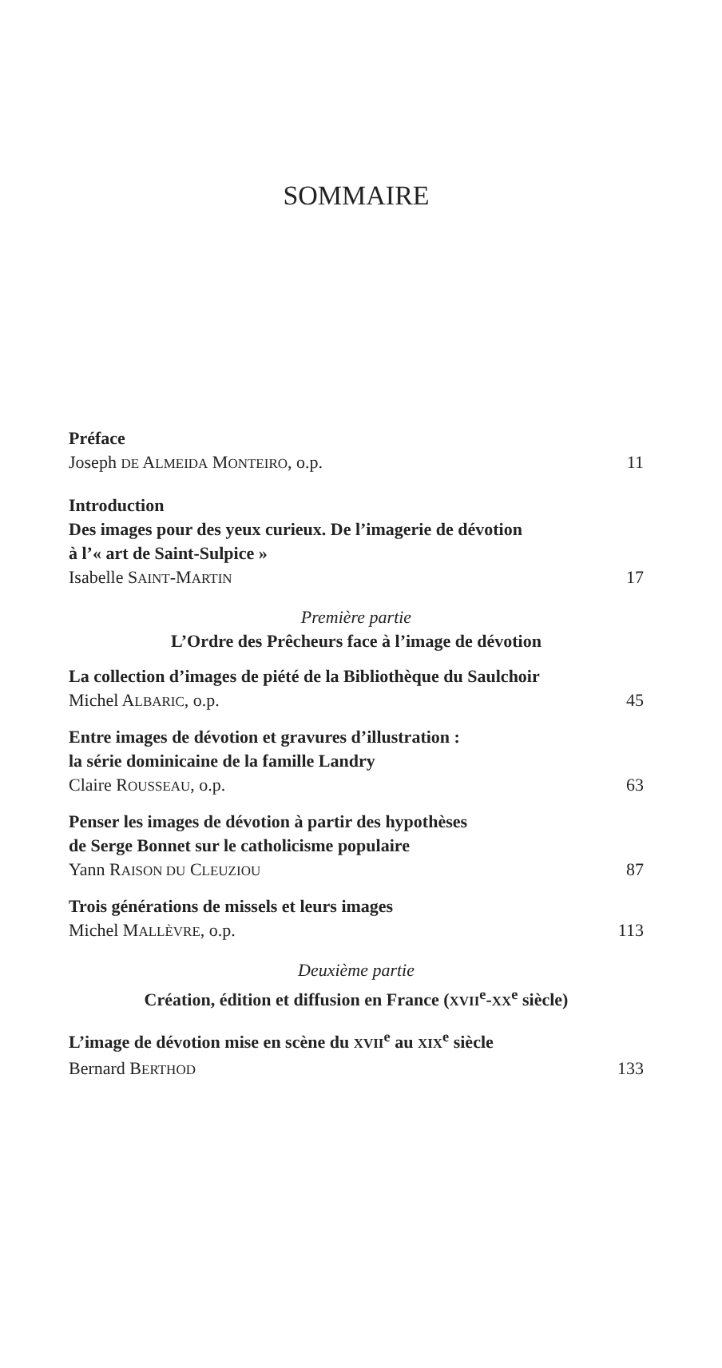SOMMAIRE
Préface
Joseph DE ALMEIDA MONTEIRO, o.p. 11
Introduction
Des images pour des yeux curieux. De l’imagerie de dévotion
à l’« art de Saint-Sulpice »
Isabelle SAINT-MARTIN 17
Première partie
L’Ordre des Prêcheurs face à l’image de dévotion
La collection d’images de piété de la Bibliothèque du Saulchoir
Michel ALBARIC, o.p. 45
Entre images de dévotion et gravures d’illustration :
la série dominicaine de la famille Landry
Claire ROUSSEAU, o.p. 63
Penser les images de dévotion à partir des hypothèses
de Serge Bonnet sur le catholicisme populaire
Yann RAISON DU CLEUZIOU 87
Trois générations de missels et leurs images
Michel MALLÈVRE, o.p. 113
Deuxième partie
Création, édition et diffusion en France (XVII<sup>e</sup>-XX<sup>e</sup> siècle)
L’image de dévotion mise en scène du XVII<sup>e</sup> au XIX<sup>e</sup> siècle
Bernard BERTHOD 133